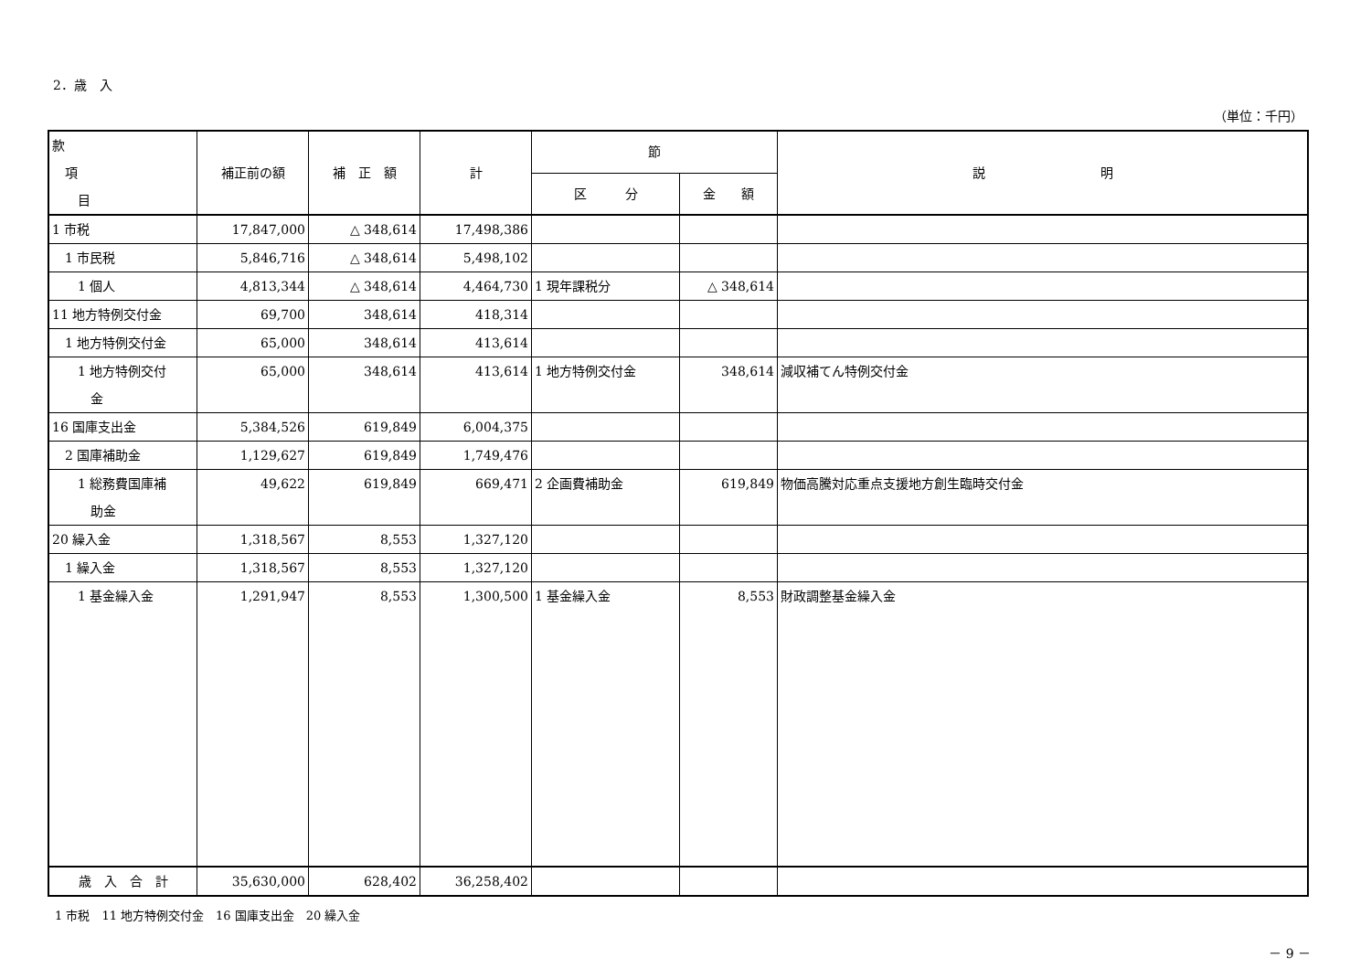2．歳　入
（単位：千円）
| 款 項 目 | 補正前の額 | 補 正 額 | 計 | 節 | | 説 明 |
| --- | --- | --- | --- | --- | --- | --- |
| | | | | 区 分 | 金 額 | |
| 1 市税 | 17,847,000 | △ 348,614 | 17,498,386 | | | |
| 1 市民税 | 5,846,716 | △ 348,614 | 5,498,102 | | | |
| 1 個人 | 4,813,344 | △ 348,614 | 4,464,730 | 1 現年課税分 | △ 348,614 | |
| 11 地方特例交付金 | 69,700 | 348,614 | 418,314 | | | |
| 1 地方特例交付金 | 65,000 | 348,614 | 413,614 | | | |
| 1 地方特例交付 金 | 65,000 | 348,614 | 413,614 | 1 地方特例交付金 | 348,614 | 減収補てん特例交付金 |
| 16 国庫支出金 | 5,384,526 | 619,849 | 6,004,375 | | | |
| 2 国庫補助金 | 1,129,627 | 619,849 | 1,749,476 | | | |
| 1 総務費国庫補 助金 | 49,622 | 619,849 | 669,471 | 2 企画費補助金 | 619,849 | 物価高騰対応重点支援地方創生臨時交付金 |
| 20 繰入金 | 1,318,567 | 8,553 | 1,327,120 | | | |
| 1 繰入金 | 1,318,567 | 8,553 | 1,327,120 | | | |
| 1 基金繰入金 | 1,291,947 | 8,553 | 1,300,500 | 1 基金繰入金 | 8,553 | 財政調整基金繰入金 |
| 歳 入 合 計 | 35,630,000 | 628,402 | 36,258,402 | | | |
1 市税　11 地方特例交付金　16 国庫支出金　20 繰入金
－ 9 －